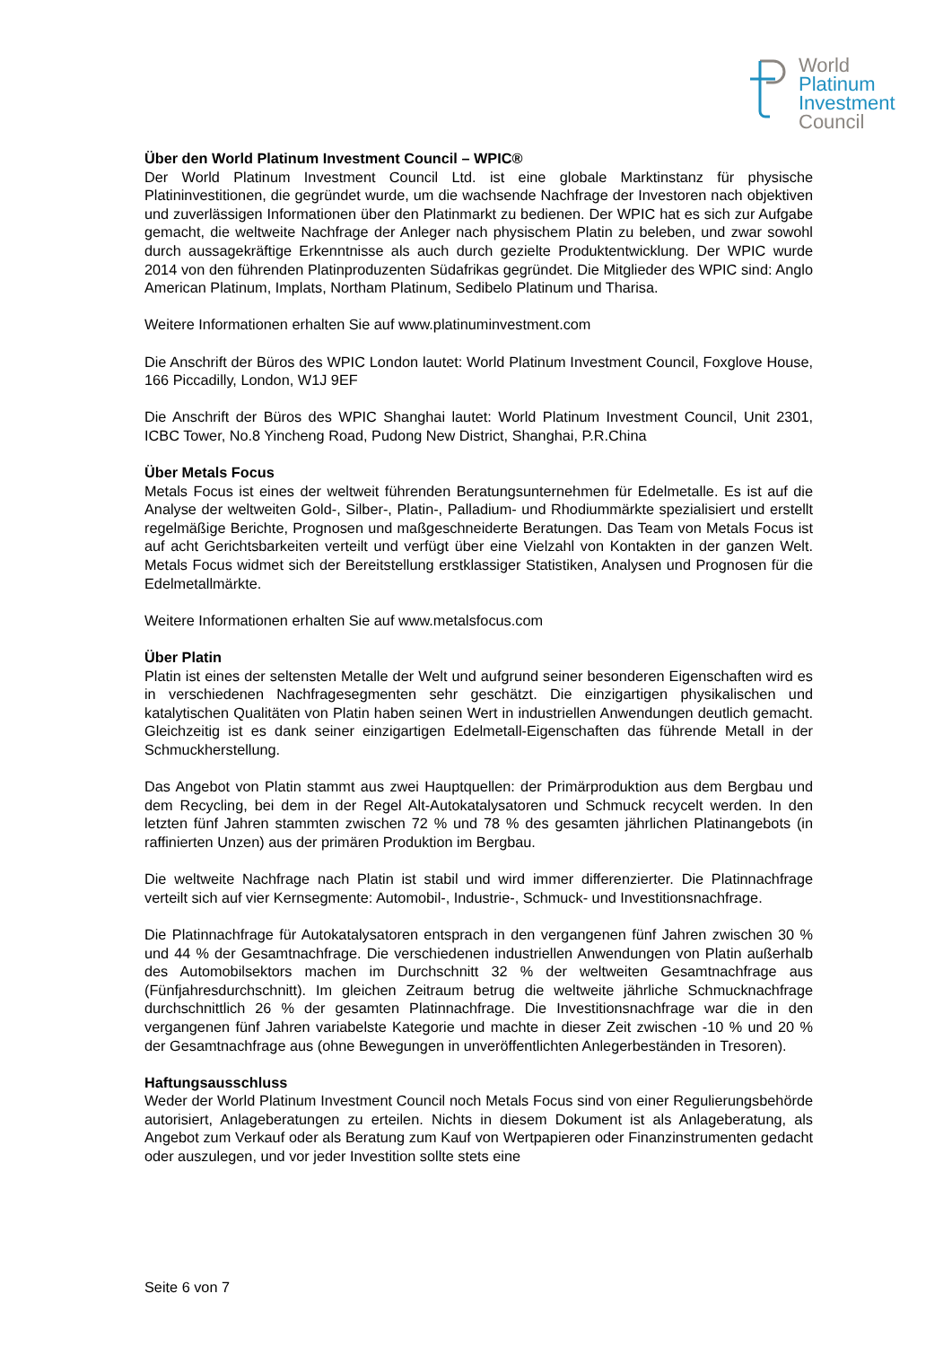World
Platinum
Investment
Council
Über den World Platinum Investment Council – WPIC®
Der World Platinum Investment Council Ltd. ist eine globale Marktinstanz für physische Platininvestitionen, die gegründet wurde, um die wachsende Nachfrage der Investoren nach objektiven und zuverlässigen Informationen über den Platinmarkt zu bedienen. Der WPIC hat es sich zur Aufgabe gemacht, die weltweite Nachfrage der Anleger nach physischem Platin zu beleben, und zwar sowohl durch aussagekräftige Erkenntnisse als auch durch gezielte Produktentwicklung. Der WPIC wurde 2014 von den führenden Platinproduzenten Südafrikas gegründet. Die Mitglieder des WPIC sind: Anglo American Platinum, Implats, Northam Platinum, Sedibelo Platinum und Tharisa.
Weitere Informationen erhalten Sie auf www.platinuminvestment.com
Die Anschrift der Büros des WPIC London lautet: World Platinum Investment Council, Foxglove House, 166 Piccadilly, London, W1J 9EF
Die Anschrift der Büros des WPIC Shanghai lautet: World Platinum Investment Council, Unit 2301, ICBC Tower, No.8 Yincheng Road, Pudong New District, Shanghai, P.R.China
Über Metals Focus
Metals Focus ist eines der weltweit führenden Beratungsunternehmen für Edelmetalle. Es ist auf die Analyse der weltweiten Gold-, Silber-, Platin-, Palladium- und Rhodiummärkte spezialisiert und erstellt regelmäßige Berichte, Prognosen und maßgeschneiderte Beratungen. Das Team von Metals Focus ist auf acht Gerichtsbarkeiten verteilt und verfügt über eine Vielzahl von Kontakten in der ganzen Welt. Metals Focus widmet sich der Bereitstellung erstklassiger Statistiken, Analysen und Prognosen für die Edelmetallmärkte.
Weitere Informationen erhalten Sie auf www.metalsfocus.com
Über Platin
Platin ist eines der seltensten Metalle der Welt und aufgrund seiner besonderen Eigenschaften wird es in verschiedenen Nachfragesegmenten sehr geschätzt. Die einzigartigen physikalischen und katalytischen Qualitäten von Platin haben seinen Wert in industriellen Anwendungen deutlich gemacht. Gleichzeitig ist es dank seiner einzigartigen Edelmetall-Eigenschaften das führende Metall in der Schmuckherstellung.
Das Angebot von Platin stammt aus zwei Hauptquellen: der Primärproduktion aus dem Bergbau und dem Recycling, bei dem in der Regel Alt-Autokatalysatoren und Schmuck recycelt werden. In den letzten fünf Jahren stammten zwischen 72 % und 78 % des gesamten jährlichen Platinangebots (in raffinierten Unzen) aus der primären Produktion im Bergbau.
Die weltweite Nachfrage nach Platin ist stabil und wird immer differenzierter. Die Platinnachfrage verteilt sich auf vier Kernsegmente: Automobil-, Industrie-, Schmuck- und Investitionsnachfrage.
Die Platinnachfrage für Autokatalysatoren entsprach in den vergangenen fünf Jahren zwischen 30 % und 44 % der Gesamtnachfrage. Die verschiedenen industriellen Anwendungen von Platin außerhalb des Automobilsektors machen im Durchschnitt 32 % der weltweiten Gesamtnachfrage aus (Fünfjahresdurchschnitt). Im gleichen Zeitraum betrug die weltweite jährliche Schmucknachfrage durchschnittlich 26 % der gesamten Platinnachfrage. Die Investitionsnachfrage war die in den vergangenen fünf Jahren variabelste Kategorie und machte in dieser Zeit zwischen -10 % und 20 % der Gesamtnachfrage aus (ohne Bewegungen in unveröffentlichten Anlegerbeständen in Tresoren).
Haftungsausschluss
Weder der World Platinum Investment Council noch Metals Focus sind von einer Regulierungsbehörde autorisiert, Anlageberatungen zu erteilen. Nichts in diesem Dokument ist als Anlageberatung, als Angebot zum Verkauf oder als Beratung zum Kauf von Wertpapieren oder Finanzinstrumenten gedacht oder auszulegen, und vor jeder Investition sollte stets eine
Seite 6 von 7